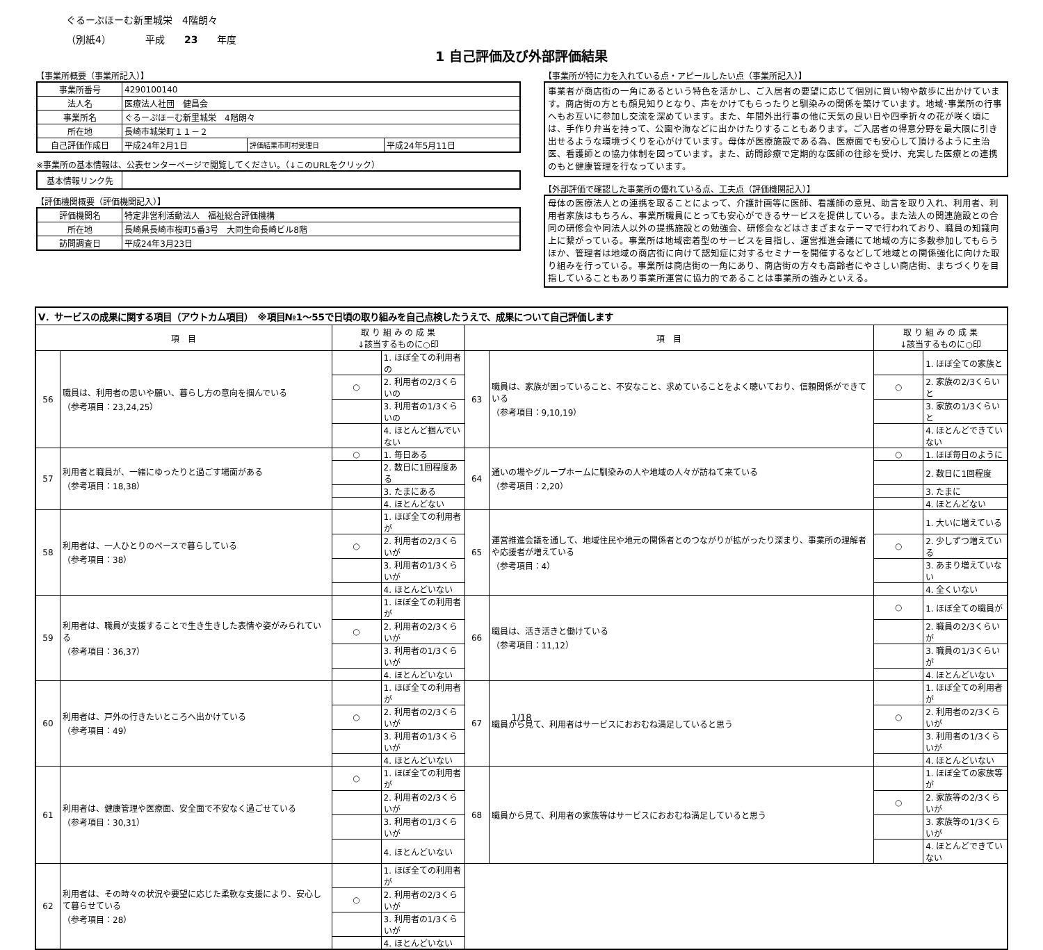ぐるーぷほーむ新里城栄　4階朗々
（別紙4）　　　　平成　　23　　年度
1 自己評価及び外部評価結果
【事業所概要（事業所記入）】
| 事業所番号 | 4290100140 | | |
| 法人名 | 医療法人社団 健昌会 | | |
| 事業所名 | ぐるーぷほーむ新里城栄 4階朗々 | | |
| 所在地 | 長崎市城栄町１１－２ | | |
| 自己評価作成日 | 平成24年2月1日 | 評価結果市町村受理日 | 平成24年5月11日 |
※事業所の基本情報は、公表センターページで閲覧してください。（↓このURLをクリック）
| 基本情報リンク先 | |
【評価機関概要（評価機関記入）】
| 評価機関名 | 特定非営利活動法人 福祉総合評価機構 |
| 所在地 | 長崎県長崎市桜町5番3号 大同生命長崎ビル8階 |
| 訪問調査日 | 平成24年3月23日 |
【事業所が特に力を入れている点・アピールしたい点（事業所記入）】
事業者が商店街の一角にあるという特色を活かし、ご入居者の要望に応じて個別に買い物や散歩に出かけています。商店街の方とも顔見知りとなり、声をかけてもらったりと馴染みの関係を築けています。地域･事業所の行事へもお互いに参加し交流を深めています。また、年間外出行事の他に天気の良い日や四季折々の花が咲く頃には、手作り弁当を持って、公園や海などに出かけたりすることもあります。ご入居者の得意分野を最大限に引き出せるような環境づくりを心がけています。母体が医療施設である為、医療面でも安心して頂けるように主治医、看護師との協力体制を図っています。また、訪問診療で定期的な医師の往診を受け、充実した医療との連携のもと健康管理を行なっています。
【外部評価で確認した事業所の優れている点、工夫点（評価機関記入）】
母体の医療法人との連携を取ることによって、介護計画等に医師、看護師の意見、助言を取り入れ、利用者、利用者家族はもちろん、事業所職員にとっても安心ができるサービスを提供している。また法人の関連施設との合同の研修会や同法人以外の提携施設との勉強会、研修会などはさまざまなテーマで行われており、職員の知識向上に繋がっている。事業所は地域密着型のサービスを目指し、運営推進会議にて地域の方に多数参加してもらうほか、管理者は地域の商店街に向けて認知症に対するセミナーを開催するなどして地域との関係強化に向けた取り組みを行っている。事業所は商店街の一角にあり、商店街の方々も高齢者にやさしい商店街、まちづくりを目指していることもあり事業所運営に協力的であることは事業所の強みといえる。
| Ⅴ．サービスの成果に関する項目（アウトカム項目） ※項目№1～55で日頃の取り組みを自己点検したうえで、成果について自己評価します | | | | | | | |
| 項 目 | | 取 り 組 み の 成 果 ↓該当するものに○印 | | 項 目 | | 取 り 組 み の 成 果 ↓該当するものに○印 | |
| 56 | 職員は、利用者の思いや願い、暮らし方の意向を掴んでいる （参考項目：23,24,25） | | 1. ほぼ全ての利用者の | 63 | 職員は、家族が困っていること、不安なこと、求めていることをよく聴いており、信頼関係ができている （参考項目：9,10,19） | | 1. ほぼ全ての家族と |
| | | ○ | 2. 利用者の2/3くらいの | | | ○ | 2. 家族の2/3くらいと |
| | | | 3. 利用者の1/3くらいの | | | | 3. 家族の1/3くらいと |
| | | | 4. ほとんど掴んでいない | | | | 4. ほとんどできていない |
| 57 | 利用者と職員が、一緒にゆったりと過ごす場面がある （参考項目：18,38） | ○ | 1. 毎日ある | 64 | 通いの場やグループホームに馴染みの人や地域の人々が訪ねて来ている （参考項目：2,20） | ○ | 1. ほぼ毎日のように |
| | | | 2. 数日に1回程度ある | | | | 2. 数日に1回程度 |
| | | | 3. たまにある | | | | 3. たまに |
| | | | 4. ほとんどない | | | | 4. ほとんどない |
| 58 | 利用者は、一人ひとりのペースで暮らしている （参考項目：38） | | 1. ほぼ全ての利用者が | 65 | 運営推進会議を通して、地域住民や地元の関係者とのつながりが拡がったり深まり、事業所の理解者や応援者が増えている （参考項目：4） | | 1. 大いに増えている |
| | | ○ | 2. 利用者の2/3くらいが | | | ○ | 2. 少しずつ増えている |
| | | | 3. 利用者の1/3くらいが | | | | 3. あまり増えていない |
| | | | 4. ほとんどいない | | | | 4. 全くいない |
| 59 | 利用者は、職員が支援することで生き生きした表情や姿がみられている （参考項目：36,37） | | 1. ほぼ全ての利用者が | 66 | 職員は、活き活きと働けている （参考項目：11,12） | ○ | 1. ほぼ全ての職員が |
| | | ○ | 2. 利用者の2/3くらいが | | | | 2. 職員の2/3くらいが |
| | | | 3. 利用者の1/3くらいが | | | | 3. 職員の1/3くらいが |
| | | | 4. ほとんどいない | | | | 4. ほとんどいない |
| 60 | 利用者は、戸外の行きたいところへ出かけている （参考項目：49） | | 1. ほぼ全ての利用者が | 67 | 職員から見て、利用者はサービスにおおむね満足していると思う | | 1. ほぼ全ての利用者が |
| | | ○ | 2. 利用者の2/3くらいが | | | ○ | 2. 利用者の2/3くらいが |
| | | | 3. 利用者の1/3くらいが | | | | 3. 利用者の1/3くらいが |
| | | | 4. ほとんどいない | | | | 4. ほとんどいない |
| 61 | 利用者は、健康管理や医療面、安全面で不安なく過ごせている （参考項目：30,31） | ○ | 1. ほぼ全ての利用者が | 68 | 職員から見て、利用者の家族等はサービスにおおむね満足していると思う | | 1. ほぼ全ての家族等が |
| | | | 2. 利用者の2/3くらいが | | | ○ | 2. 家族等の2/3くらいが |
| | | | 3. 利用者の1/3くらいが | | | | 3. 家族等の1/3くらいが |
| | | | 4. ほとんどいない | | | | 4. ほとんどできていない |
| 62 | 利用者は、その時々の状況や要望に応じた柔軟な支援により、安心して暮らせている （参考項目：28） | | 1. ほぼ全ての利用者が | | | | |
| | | ○ | 2. 利用者の2/3くらいが | | | | |
| | | | 3. 利用者の1/3くらいが | | | | |
| | | | 4. ほとんどいない | | | | |
1/18